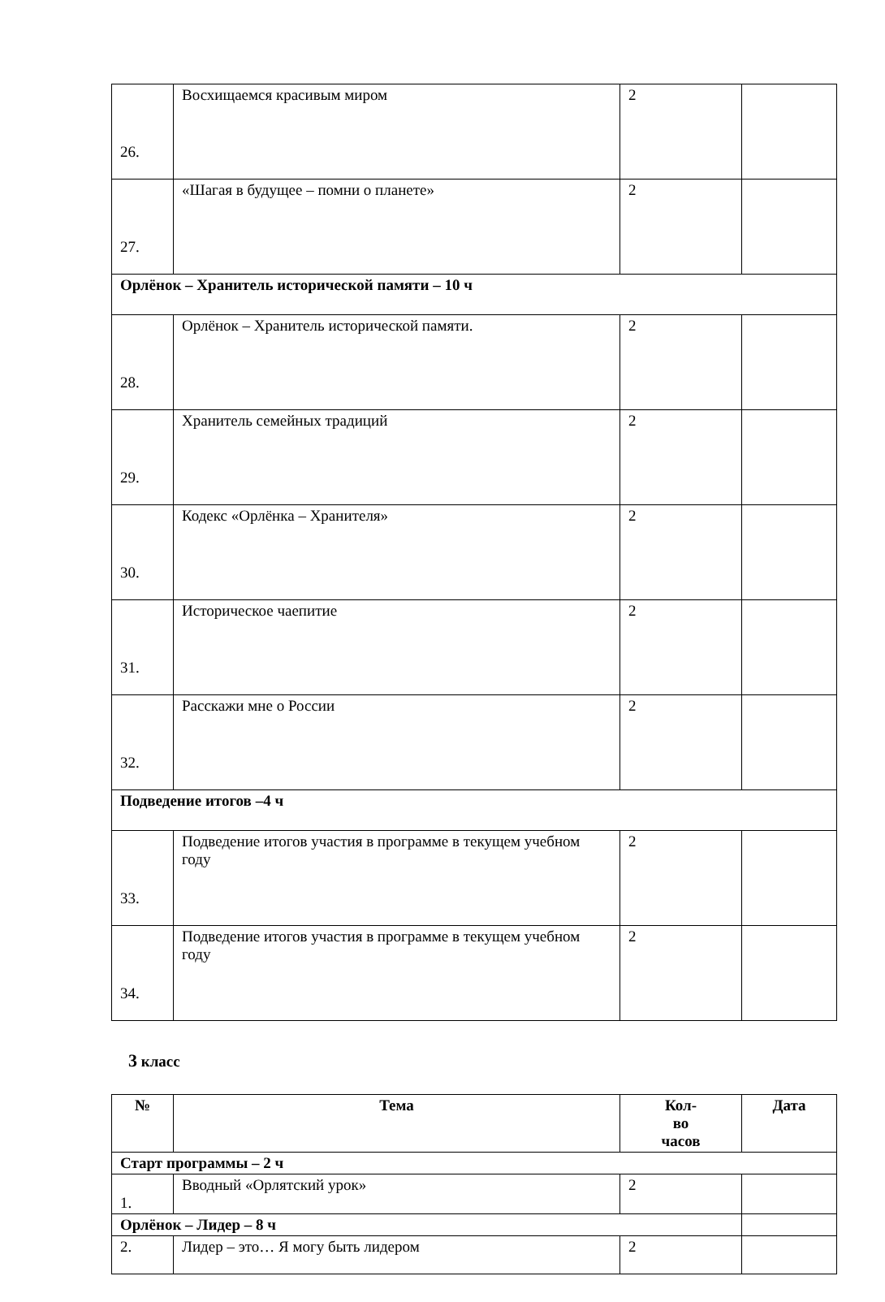| 26. | Восхищаемся красивым миром | 2 | |
| 27. | «Шагая в будущее – помни о планете» | 2 | |
| Орлёнок – Хранитель исторической памяти – 10 ч | | | |
| 28. | Орлёнок – Хранитель исторической памяти. | 2 | |
| 29. | Хранитель семейных традиций | 2 | |
| 30. | Кодекс «Орлёнка – Хранителя» | 2 | |
| 31. | Историческое чаепитие | 2 | |
| 32. | Расскажи мне о России | 2 | |
| Подведение итогов –4 ч | | | |
| 33. | Подведение итогов участия в программе в текущем учебном году | 2 | |
| 34. | Подведение итогов участия в программе в текущем учебном году | 2 | |
3 класс
| № | Тема | Кол- во часов | Дата |
| --- | --- | --- | --- |
| Старт программы – 2 ч | | | |
| 1. | Вводный «Орлятский урок» | 2 | |
| Орлёнок – Лидер – 8 ч | | | |
| 2. | Лидер – это… Я могу быть лидером | 2 | |